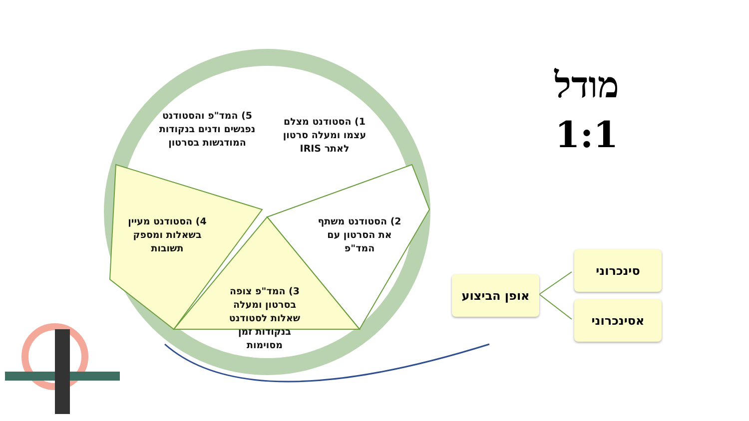מודל
1:1
1) הסטודנט מצלם עצמו ומעלה סרטון לאתר IRIS
5) המד"פ והסטודנט נפגשים ודנים בנקודות המודגשות בסרטון
2) הסטודנט משתף את הסרטון עם המד"פ
4) הסטודנט מעיין בשאלות ומספק תשובות
3) המד"פ צופה בסרטון ומעלה שאלות לסטודנט בנקודות זמן מסוימות
אופן הביצוע
סינכרוני
אסינכרוני